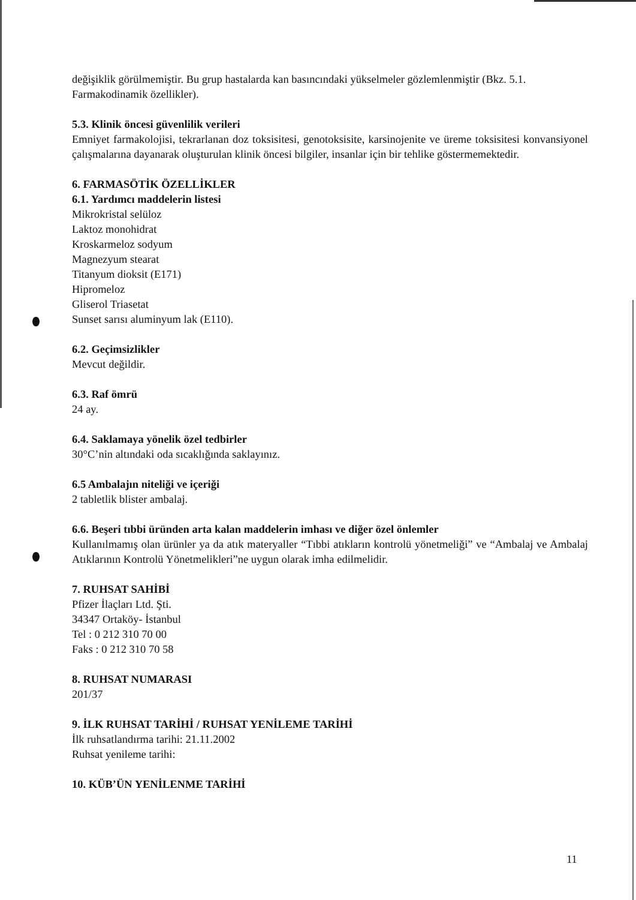değişiklik görülmemiştir. Bu grup hastalarda kan basıncındaki yükselmeler gözlemlenmiştir (Bkz. 5.1. Farmakodinamik özellikler).
5.3. Klinik öncesi güvenlilik verileri
Emniyet farmakolojisi, tekrarlanan doz toksisitesi, genotoksisite, karsinojenite ve üreme toksisitesi konvansiyonel çalışmalarına dayanarak oluşturulan klinik öncesi bilgiler, insanlar için bir tehlike göstermemektedir.
6. FARMASÖTİK ÖZELLİKLER
6.1. Yardımcı maddelerin listesi
Mikrokristal selüloz
Laktoz monohidrat
Kroskarmeloz sodyum
Magnezyum stearat
Titanyum dioksit (E171)
Hipromeloz
Gliserol Triasetat
Sunset sarısı aluminyum lak (E110).
6.2. Geçimsizlikler
Mevcut değildir.
6.3. Raf ömrü
24 ay.
6.4. Saklamaya yönelik özel tedbirler
30°C’nin altındaki oda sıcaklığında saklayınız.
6.5 Ambalajın niteliği ve içeriği
2 tabletlik blister ambalaj.
6.6. Beşeri tıbbi üründen arta kalan maddelerin imhası ve diğer özel önlemler
Kullanılmamış olan ürünler ya da atık materyaller “Tıbbi atıkların kontrolü yönetmeliği” ve “Ambalaj ve Ambalaj Atıklarının Kontrolü Yönetmelikleri”ne uygun olarak imha edilmelidir.
7. RUHSAT SAHİBİ
Pfizer İlaçları Ltd. Şti.
34347 Ortaköy- İstanbul
Tel : 0 212 310 70 00
Faks : 0 212 310 70 58
8. RUHSAT NUMARASI
201/37
9. İLK RUHSAT TARİHİ / RUHSAT YENİLEME TARİHİ
İlk ruhsatlandırma tarihi: 21.11.2002
Ruhsat yenileme tarihi:
10. KÜB’ÜN YENİLENME TARİHİ
11